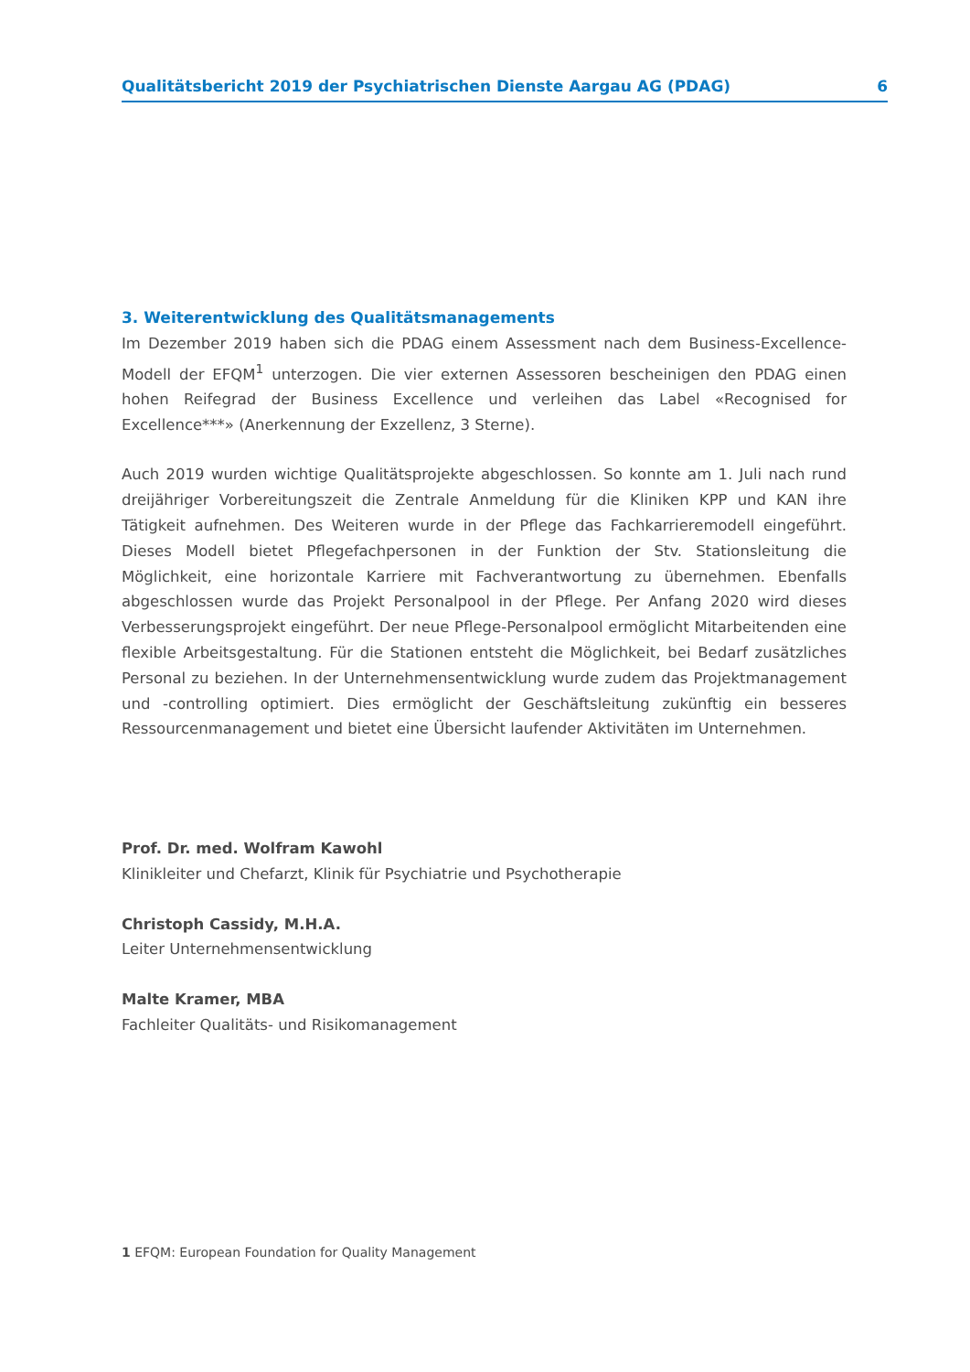Qualitätsbericht 2019 der Psychiatrischen Dienste Aargau AG (PDAG) 6
3. Weiterentwicklung des Qualitätsmanagements
Im Dezember 2019 haben sich die PDAG einem Assessment nach dem Business-Excellence-Modell der EFQM<sup>1</sup> unterzogen. Die vier externen Assessoren bescheinigen den PDAG einen hohen Reifegrad der Business Excellence und verleihen das Label «Recognised for Excellence***» (Anerkennung der Exzellenz, 3 Sterne).
Auch 2019 wurden wichtige Qualitätsprojekte abgeschlossen. So konnte am 1. Juli nach rund dreijähriger Vorbereitungszeit die Zentrale Anmeldung für die Kliniken KPP und KAN ihre Tätigkeit aufnehmen. Des Weiteren wurde in der Pflege das Fachkarrieremodell eingeführt. Dieses Modell bietet Pflegefachpersonen in der Funktion der Stv. Stationsleitung die Möglichkeit, eine horizontale Karriere mit Fachverantwortung zu übernehmen. Ebenfalls abgeschlossen wurde das Projekt Personalpool in der Pflege. Per Anfang 2020 wird dieses Verbesserungsprojekt eingeführt. Der neue Pflege-Personalpool ermöglicht Mitarbeitenden eine flexible Arbeitsgestaltung. Für die Stationen entsteht die Möglichkeit, bei Bedarf zusätzliches Personal zu beziehen. In der Unternehmensentwicklung wurde zudem das Projektmanagement und -controlling optimiert. Dies ermöglicht der Geschäftsleitung zukünftig ein besseres Ressourcenmanagement und bietet eine Übersicht laufender Aktivitäten im Unternehmen.
Prof. Dr. med. Wolfram Kawohl
Klinikleiter und Chefarzt, Klinik für Psychiatrie und Psychotherapie
Christoph Cassidy, M.H.A.
Leiter Unternehmensentwicklung
Malte Kramer, MBA
Fachleiter Qualitäts- und Risikomanagement
1 EFQM: European Foundation for Quality Management